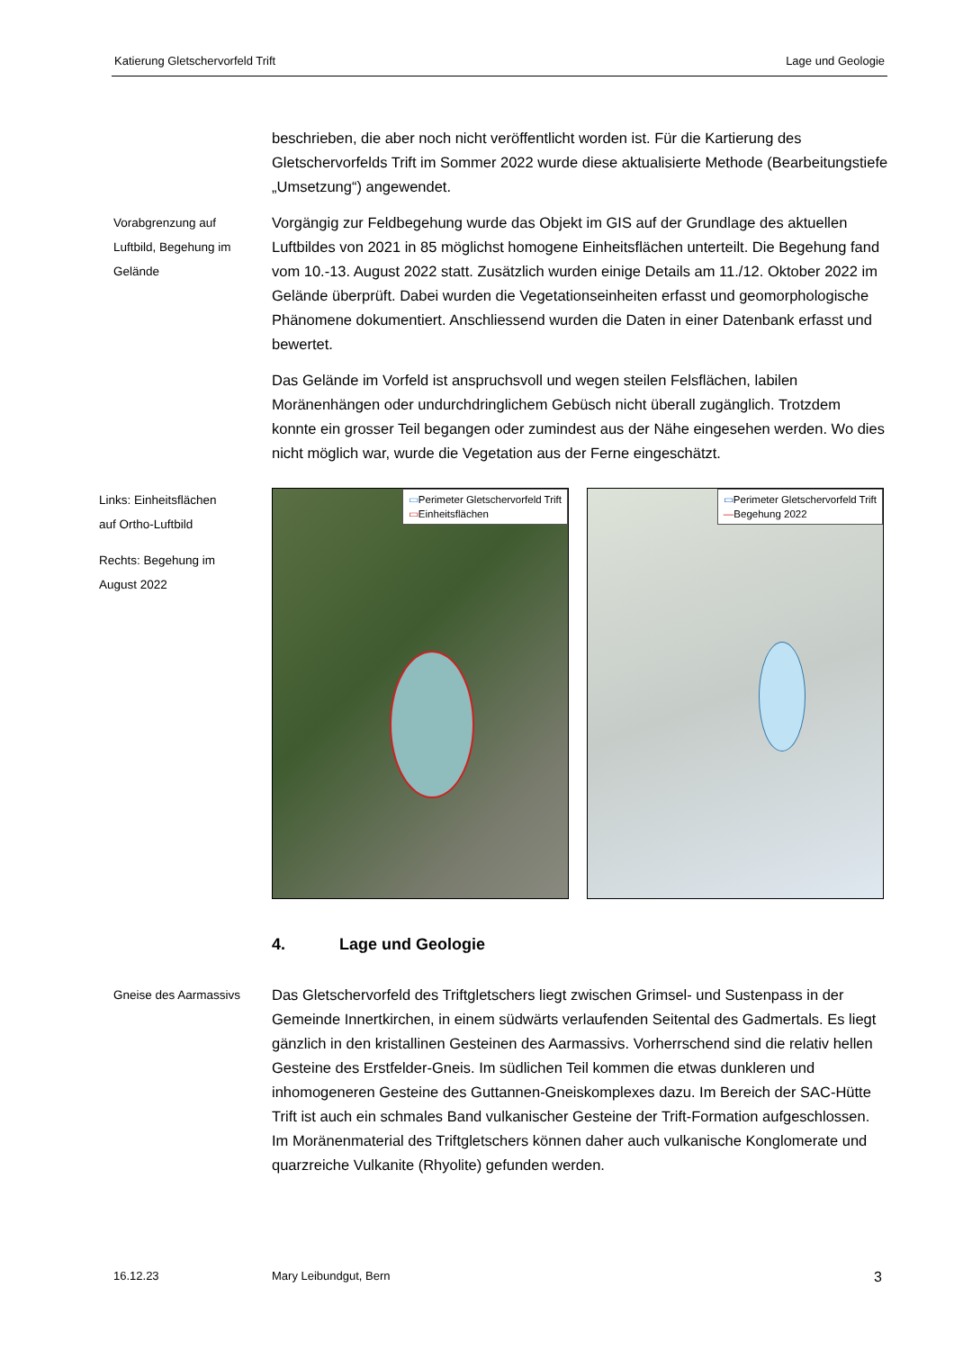Katierung Gletschervorfeld Trift Lage und Geologie
beschrieben, die aber noch nicht veröffentlicht worden ist. Für die Kartierung des Gletschervorfelds Trift im Sommer 2022 wurde diese aktualisierte Methode (Bearbeitungstiefe „Umsetzung“) angewendet.
Vorabgrenzung auf
Luftbild, Begehung im
Gelände
Vorgängig zur Feldbegehung wurde das Objekt im GIS auf der Grundlage des aktuellen Luftbildes von 2021 in 85 möglichst homogene Einheitsflächen unterteilt. Die Begehung fand vom 10.-13. August 2022 statt. Zusätzlich wurden einige Details am 11./12. Oktober 2022 im Gelände überprüft. Dabei wurden die Vegetationseinheiten erfasst und geomorphologische Phänomene dokumentiert. Anschliessend wurden die Daten in einer Datenbank erfasst und bewertet.
Das Gelände im Vorfeld ist anspruchsvoll und wegen steilen Felsflächen, labilen Moränenhängen oder undurchdringlichem Gebüsch nicht überall zugänglich. Trotzdem konnte ein grosser Teil begangen oder zumindest aus der Nähe eingesehen werden. Wo dies nicht möglich war, wurde die Vegetation aus der Ferne eingeschätzt.
Links: Einheitsflächen
auf Ortho-Luftbild
Rechts: Begehung im
August 2022
▭Perimeter Gletschervorfeld Trift
▭Einheitsflächen
▭Perimeter Gletschervorfeld Trift
—Begehung 2022
4. Lage und Geologie
Gneise des Aarmassivs
Das Gletschervorfeld des Triftgletschers liegt zwischen Grimsel- und Sustenpass in der Gemeinde Innertkirchen, in einem südwärts verlaufenden Seitental des Gadmertals. Es liegt gänzlich in den kristallinen Gesteinen des Aarmassivs. Vorherrschend sind die relativ hellen Gesteine des Erstfelder-Gneis. Im südlichen Teil kommen die etwas dunkleren und inhomogeneren Gesteine des Guttannen-Gneiskomplexes dazu. Im Bereich der SAC-Hütte Trift ist auch ein schmales Band vulkanischer Gesteine der Trift-Formation aufgeschlossen. Im Moränenmaterial des Triftgletschers können daher auch vulkanische Konglomerate und quarzreiche Vulkanite (Rhyolite) gefunden werden.
16.12.23 Mary Leibundgut, Bern 3